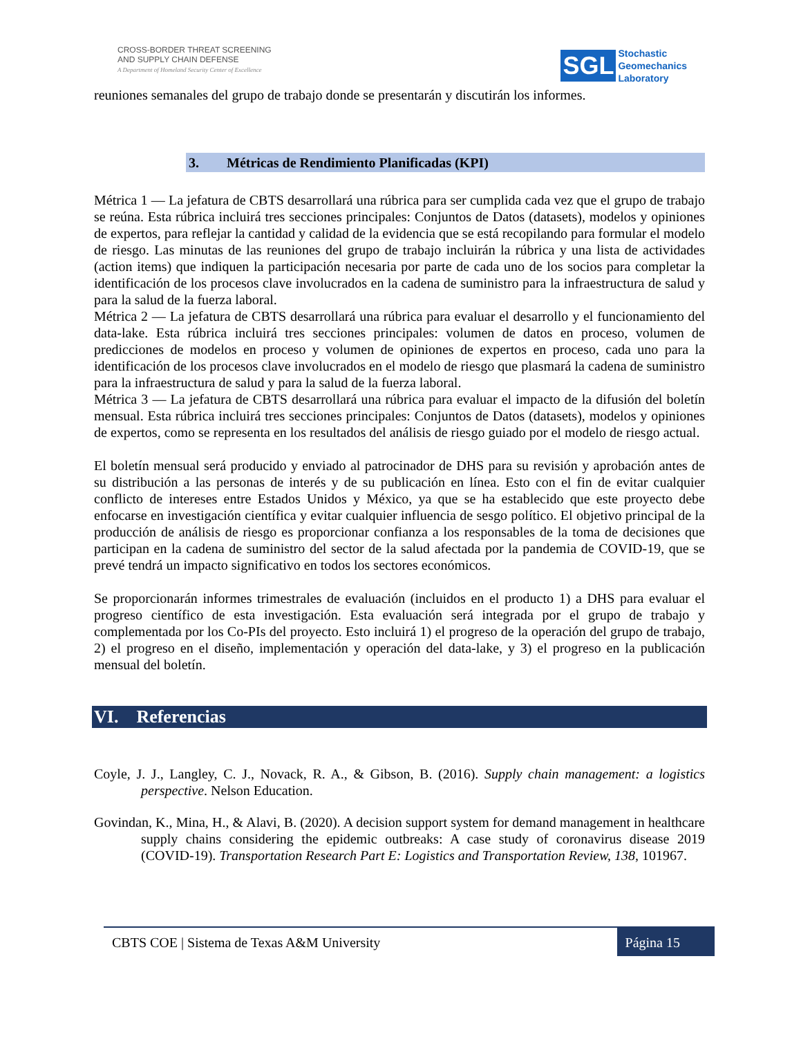CROSS-BORDER THREAT SCREENING
AND SUPPLY CHAIN DEFENSE
A Department of Homeland Security Center of Excellence
SGL
Stochastic
Geomechanics
Laboratory
reuniones semanales del grupo de trabajo donde se presentarán y discutirán los informes.
3. Métricas de Rendimiento Planificadas (KPI)
Métrica 1 — La jefatura de CBTS desarrollará una rúbrica para ser cumplida cada vez que el grupo de trabajo se reúna. Esta rúbrica incluirá tres secciones principales: Conjuntos de Datos (datasets), modelos y opiniones de expertos, para reflejar la cantidad y calidad de la evidencia que se está recopilando para formular el modelo de riesgo. Las minutas de las reuniones del grupo de trabajo incluirán la rúbrica y una lista de actividades (action items) que indiquen la participación necesaria por parte de cada uno de los socios para completar la identificación de los procesos clave involucrados en la cadena de suministro para la infraestructura de salud y para la salud de la fuerza laboral.
Métrica 2 — La jefatura de CBTS desarrollará una rúbrica para evaluar el desarrollo y el funcionamiento del data-lake. Esta rúbrica incluirá tres secciones principales: volumen de datos en proceso, volumen de predicciones de modelos en proceso y volumen de opiniones de expertos en proceso, cada uno para la identificación de los procesos clave involucrados en el modelo de riesgo que plasmará la cadena de suministro para la infraestructura de salud y para la salud de la fuerza laboral.
Métrica 3 — La jefatura de CBTS desarrollará una rúbrica para evaluar el impacto de la difusión del boletín mensual. Esta rúbrica incluirá tres secciones principales: Conjuntos de Datos (datasets), modelos y opiniones de expertos, como se representa en los resultados del análisis de riesgo guiado por el modelo de riesgo actual.
El boletín mensual será producido y enviado al patrocinador de DHS para su revisión y aprobación antes de su distribución a las personas de interés y de su publicación en línea. Esto con el fin de evitar cualquier conflicto de intereses entre Estados Unidos y México, ya que se ha establecido que este proyecto debe enfocarse en investigación científica y evitar cualquier influencia de sesgo político. El objetivo principal de la producción de análisis de riesgo es proporcionar confianza a los responsables de la toma de decisiones que participan en la cadena de suministro del sector de la salud afectada por la pandemia de COVID-19, que se prevé tendrá un impacto significativo en todos los sectores económicos.
Se proporcionarán informes trimestrales de evaluación (incluidos en el producto 1) a DHS para evaluar el progreso científico de esta investigación. Esta evaluación será integrada por el grupo de trabajo y complementada por los Co-PIs del proyecto. Esto incluirá 1) el progreso de la operación del grupo de trabajo, 2) el progreso en el diseño, implementación y operación del data-lake, y 3) el progreso en la publicación mensual del boletín.
VI. Referencias
Coyle, J. J., Langley, C. J., Novack, R. A., & Gibson, B. (2016). Supply chain management: a logistics perspective. Nelson Education.
Govindan, K., Mina, H., & Alavi, B. (2020). A decision support system for demand management in healthcare supply chains considering the epidemic outbreaks: A case study of coronavirus disease 2019 (COVID-19). Transportation Research Part E: Logistics and Transportation Review, 138, 101967.
CBTS COE | Sistema de Texas A&M University Página 15